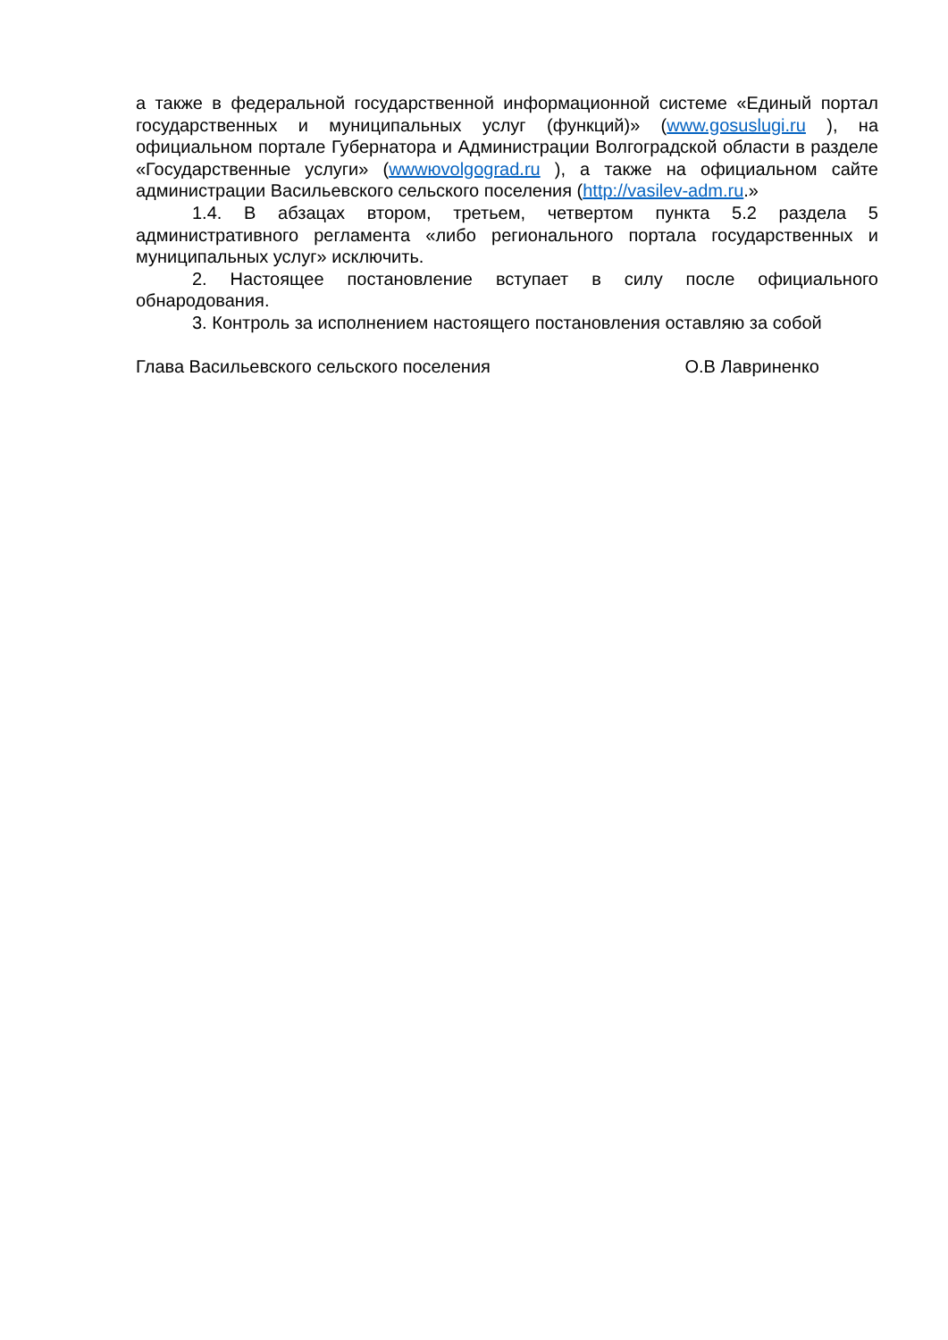а также в федеральной государственной информационной системе «Единый портал государственных и муниципальных услуг (функций)» (www.gosuslugi.ru ), на официальном портале Губернатора и Администрации Волгоградской области в разделе «Государственные услуги» (wwwюvolgograd.ru ), а также на официальном сайте администрации Васильевского сельского поселения (http://vasilev-adm.ru.»
1.4. В абзацах втором, третьем, четвертом пункта 5.2 раздела 5 административного регламента «либо регионального портала государственных и муниципальных услуг» исключить.
2. Настоящее постановление вступает в силу после официального обнародования.
3. Контроль за исполнением настоящего постановления оставляю за собой
Глава Васильевского сельского поселения О.В Лавриненко